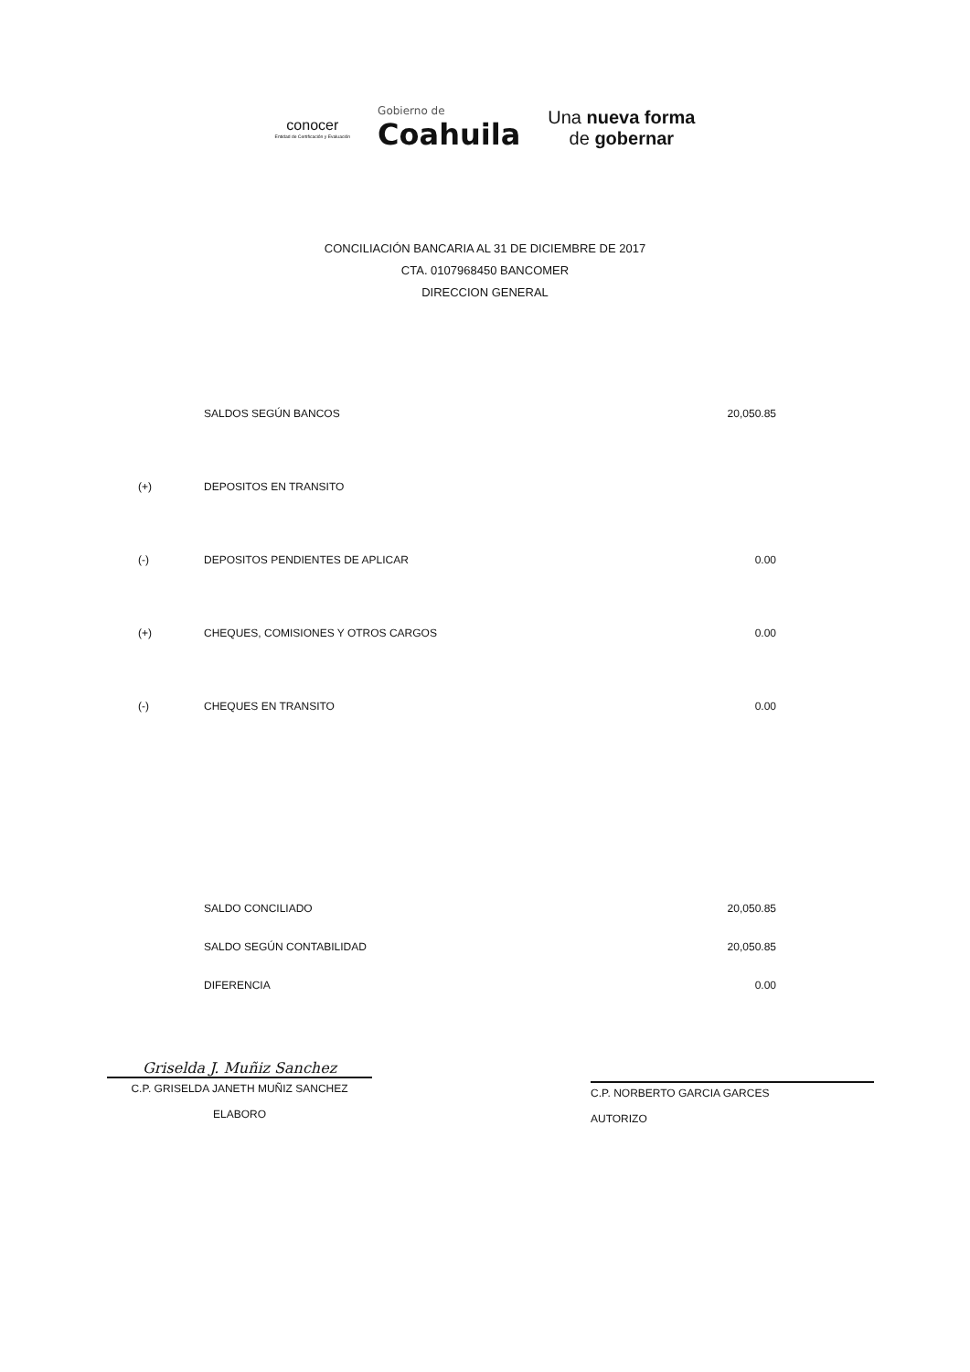conocer
Entidad de Certificación y Evaluación
Gobierno de
Coahuila
Una nueva forma
de gobernar
CONCILIACIÓN BANCARIA AL 31 DE DICIEMBRE DE 2017
CTA. 0107968450 BANCOMER
DIRECCION GENERAL
| | SALDOS SEGÚN BANCOS | 20,050.85 |
| (+) | DEPOSITOS EN TRANSITO | |
| (-) | DEPOSITOS PENDIENTES DE APLICAR | 0.00 |
| (+) | CHEQUES, COMISIONES Y OTROS CARGOS | 0.00 |
| (-) | CHEQUES EN TRANSITO | 0.00 |
| | SALDO CONCILIADO | 20,050.85 |
| | SALDO SEGÚN CONTABILIDAD | 20,050.85 |
| | DIFERENCIA | 0.00 |
Griselda J. Muñiz Sanchez
C.P. GRISELDA JANETH MUÑIZ SANCHEZ
ELABORO
C.P. NORBERTO GARCIA GARCES
AUTORIZO